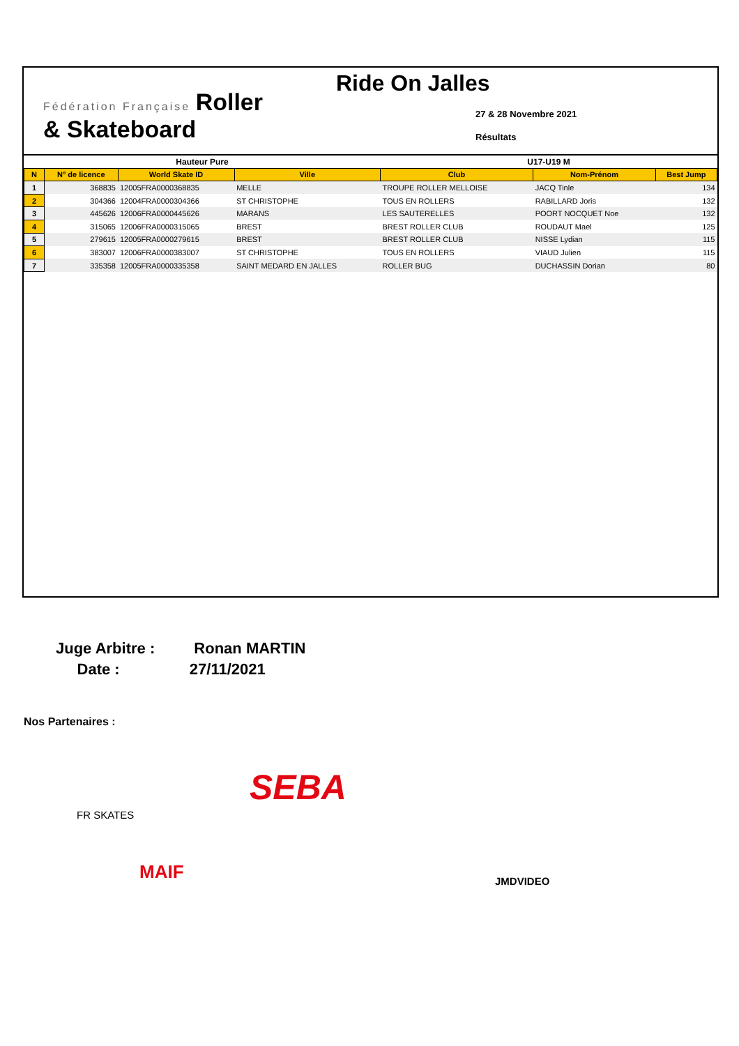Fédération Française Roller
& Skateboard
Ride On Jalles
27 & 28 Novembre 2021
Résultats
| Hauteur Pure | | | | U17-U19 M | | |
| N | N° de licence | World Skate ID | Ville | Club | Nom-Prénom | Best Jump |
| 1 | 368835 | 12005FRA0000368835 | MELLE | TROUPE ROLLER MELLOISE | JACQ Tinle | 134 |
| 2 | 304366 | 12004FRA0000304366 | ST CHRISTOPHE | TOUS EN ROLLERS | RABILLARD Joris | 132 |
| 3 | 445626 | 12006FRA0000445626 | MARANS | LES SAUTERELLES | POORT NOCQUET Noe | 132 |
| 4 | 315065 | 12006FRA0000315065 | BREST | BREST ROLLER CLUB | ROUDAUT Mael | 125 |
| 5 | 279615 | 12005FRA0000279615 | BREST | BREST ROLLER CLUB | NISSE Lydian | 115 |
| 6 | 383007 | 12006FRA0000383007 | ST CHRISTOPHE | TOUS EN ROLLERS | VIAUD Julien | 115 |
| 7 | 335358 | 12005FRA0000335358 | SAINT MEDARD EN JALLES | ROLLER BUG | DUCHASSIN Dorian | 80 |
Juge Arbitre : Ronan MARTIN
Date : 27/11/2021
Nos Partenaires :
FR SKATES
SEBA
MAIF JMDVIDEO